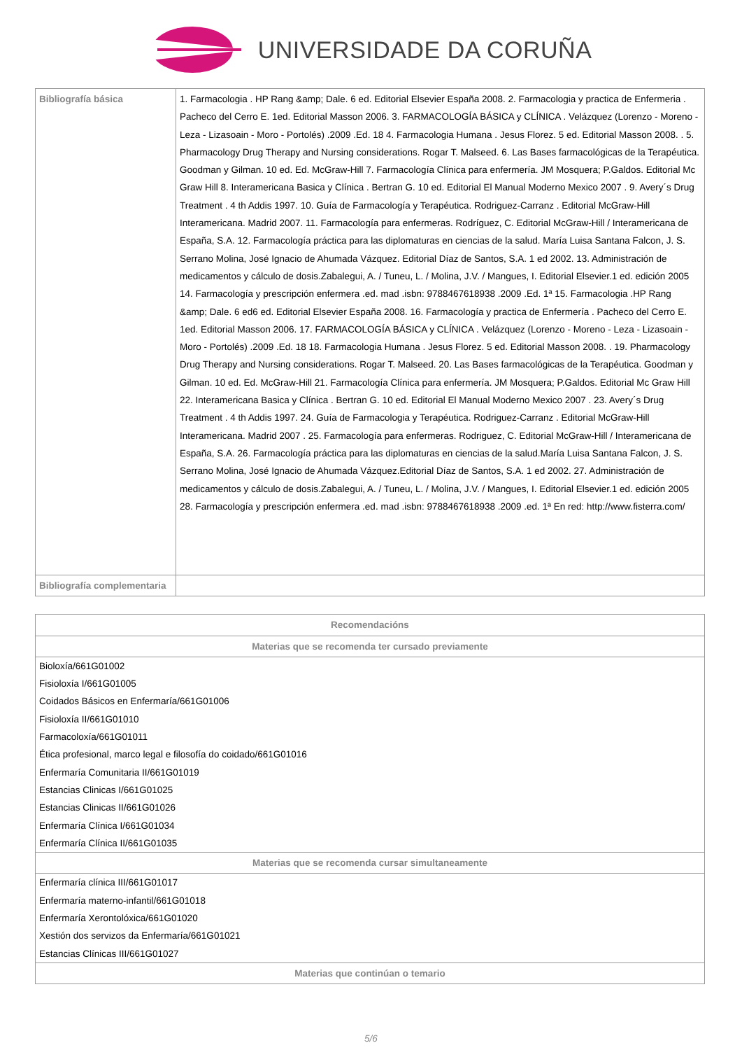UNIVERSIDADE DA CORUÑA
| Bibliografía básica | 1. Farmacologia . HP Rang &amp; Dale. 6 ed. Editorial Elsevier España 2008. 2. Farmacologia y practica de Enfermeria . Pacheco del Cerro E. 1ed. Editorial Masson 2006. 3. FARMACOLOGÍA BÁSICA y CLÍNICA . Velázquez (Lorenzo - Moreno - Leza - Lizasoain - Moro - Portolés) .2009 .Ed. 18 4. Farmacologia Humana . Jesus Florez. 5 ed. Editorial Masson 2008. . 5. Pharmacology Drug Therapy and Nursing considerations. Rogar T. Malseed. 6. Las Bases farmacológicas de la Terapéutica. Goodman y Gilman. 10 ed. Ed. McGraw-Hill 7. Farmacología Clínica para enfermería. JM Mosquera; P.Galdos. Editorial Mc Graw Hill 8. Interamericana Basica y Clínica . Bertran G. 10 ed. Editorial El Manual Moderno Mexico 2007 . 9. Avery´s Drug Treatment . 4 th Addis 1997. 10. Guía de Farmacología y Terapéutica. Rodriguez-Carranz . Editorial McGraw-Hill Interamericana. Madrid 2007. 11. Farmacología para enfermeras. Rodríguez, C. Editorial McGraw-Hill / Interamericana de España, S.A. 12. Farmacología práctica para las diplomaturas en ciencias de la salud. María Luisa Santana Falcon, J. S. Serrano Molina, José Ignacio de Ahumada Vázquez. Editorial Díaz de Santos, S.A. 1 ed 2002. 13. Administración de medicamentos y cálculo de dosis.Zabalegui, A. / Tuneu, L. / Molina, J.V. / Mangues, I. Editorial Elsevier.1 ed. edición 2005 14. Farmacología y prescripción enfermera .ed. mad .isbn: 9788467618938 .2009 .Ed. 1ª 15. Farmacologia .HP Rang &amp; Dale. 6 ed6 ed. Editorial Elsevier España 2008. 16. Farmacología y practica de Enfermería . Pacheco del Cerro E. 1ed. Editorial Masson 2006. 17. FARMACOLOGÍA BÁSICA y CLÍNICA . Velázquez (Lorenzo - Moreno - Leza - Lizasoain - Moro - Portolés) .2009 .Ed. 18 18. Farmacologia Humana . Jesus Florez. 5 ed. Editorial Masson 2008. . 19. Pharmacology Drug Therapy and Nursing considerations. Rogar T. Malseed. 20. Las Bases farmacológicas de la Terapéutica. Goodman y Gilman. 10 ed. Ed. McGraw-Hill 21. Farmacología Clínica para enfermería. JM Mosquera; P.Galdos. Editorial Mc Graw Hill 22. Interamericana Basica y Clínica . Bertran G. 10 ed. Editorial El Manual Moderno Mexico 2007 . 23. Avery´s Drug Treatment . 4 th Addis 1997. 24. Guía de Farmacologia y Terapéutica. Rodriguez-Carranz . Editorial McGraw-Hill Interamericana. Madrid 2007 . 25. Farmacología para enfermeras. Rodriguez, C. Editorial McGraw-Hill / Interamericana de España, S.A. 26. Farmacología práctica para las diplomaturas en ciencias de la salud.María Luisa Santana Falcon, J. S. Serrano Molina, José Ignacio de Ahumada Vázquez.Editorial Díaz de Santos, S.A. 1 ed 2002. 27. Administración de medicamentos y cálculo de dosis.Zabalegui, A. / Tuneu, L. / Molina, J.V. / Mangues, I. Editorial Elsevier.1 ed. edición 2005 28. Farmacología y prescripción enfermera .ed. mad .isbn: 9788467618938 .2009 .ed. 1ª En red: http://www.fisterra.com/ |
| Bibliografía complementaria | |
| Recomendacións |
| --- |
| Materias que se recomenda ter cursado previamente |
| Bioloxía/661G01002 Fisioloxía I/661G01005 Coidados Básicos en Enfermaría/661G01006 Fisioloxía II/661G01010 Farmacoloxía/661G01011 Ética profesional, marco legal e filosofía do coidado/661G01016 Enfermaría Comunitaria II/661G01019 Estancias Clinicas I/661G01025 Estancias Clinicas II/661G01026 Enfermaría Clínica I/661G01034 Enfermaría Clínica II/661G01035 |
| Materias que se recomenda cursar simultaneamente |
| Enfermaría clínica III/661G01017 Enfermaría materno-infantil/661G01018 Enfermaría Xerontolóxica/661G01020 Xestión dos servizos da Enfermaría/661G01021 Estancias Clínicas III/661G01027 |
| Materias que continúan o temario |
5/6